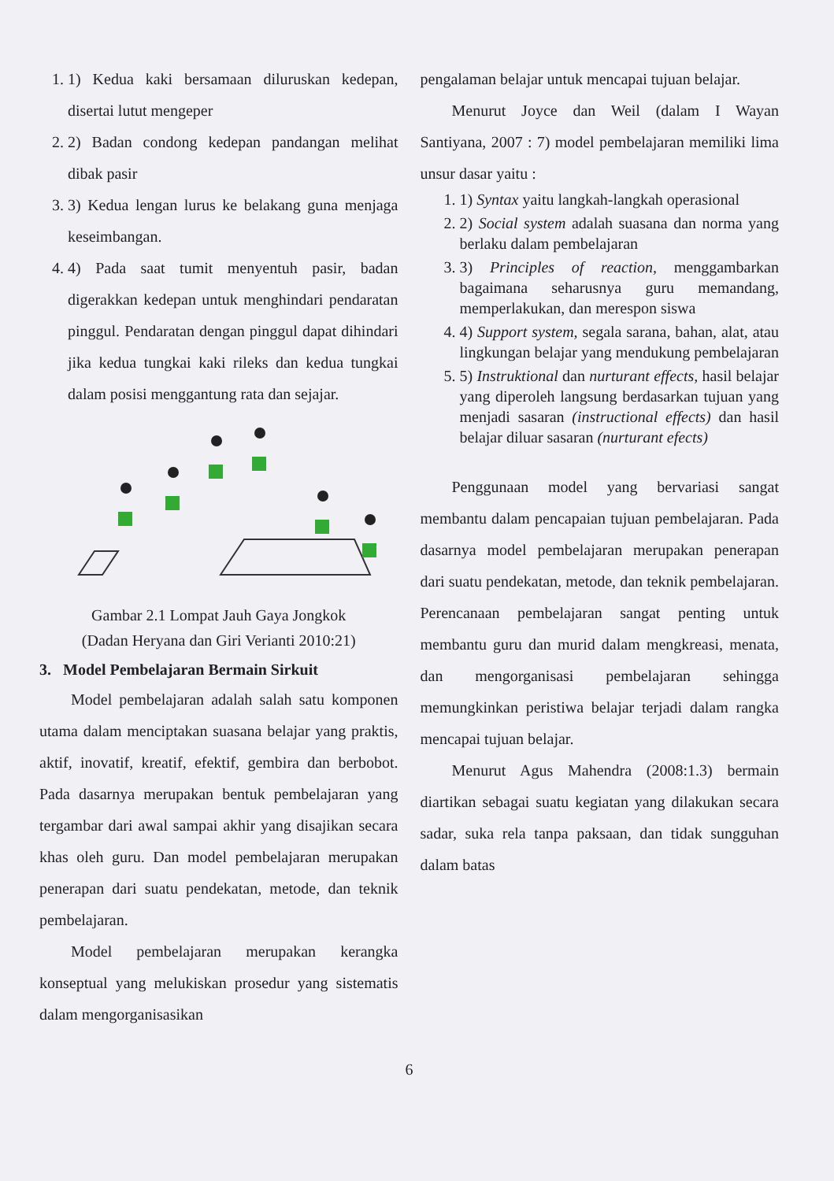1. 1) Kedua kaki bersamaan diluruskan kedepan, disertai lutut mengeper
2. 2) Badan condong kedepan pandangan melihat dibak pasir
3. 3) Kedua lengan lurus ke belakang guna menjaga keseimbangan.
4. 4) Pada saat tumit menyentuh pasir, badan digerakkan kedepan untuk menghindari pendaratan pinggul. Pendaratan dengan pinggul dapat dihindari jika kedua tungkai kaki rileks dan kedua tungkai dalam posisi menggantung rata dan sejajar.
Gambar 2.1 Lompat Jauh Gaya Jongkok
(Dadan Heryana dan Giri Verianti 2010:21)
3. Model Pembelajaran Bermain Sirkuit
Model pembelajaran adalah salah satu komponen utama dalam menciptakan suasana belajar yang praktis, aktif, inovatif, kreatif, efektif, gembira dan berbobot. Pada dasarnya merupakan bentuk pembelajaran yang tergambar dari awal sampai akhir yang disajikan secara khas oleh guru. Dan model pembelajaran merupakan penerapan dari suatu pendekatan, metode, dan teknik pembelajaran.
Model pembelajaran merupakan kerangka konseptual yang melukiskan prosedur yang sistematis dalam mengorganisasikan
pengalaman belajar untuk mencapai tujuan belajar.
Menurut Joyce dan Weil (dalam I Wayan Santiyana, 2007 : 7) model pembelajaran memiliki lima unsur dasar yaitu :
1. 1) Syntax yaitu langkah-langkah operasional
2. 2) Social system adalah suasana dan norma yang berlaku dalam pembelajaran
3. 3) Principles of reaction, menggambarkan bagaimana seharusnya guru memandang, memperlakukan, dan merespon siswa
4. 4) Support system, segala sarana, bahan, alat, atau lingkungan belajar yang mendukung pembelajaran
5. 5) Instruktional dan nurturant effects, hasil belajar yang diperoleh langsung berdasarkan tujuan yang menjadi sasaran (instructional effects) dan hasil belajar diluar sasaran (nurturant efects)
Penggunaan model yang bervariasi sangat membantu dalam pencapaian tujuan pembelajaran. Pada dasarnya model pembelajaran merupakan penerapan dari suatu pendekatan, metode, dan teknik pembelajaran. Perencanaan pembelajaran sangat penting untuk membantu guru dan murid dalam mengkreasi, menata, dan mengorganisasi pembelajaran sehingga memungkinkan peristiwa belajar terjadi dalam rangka mencapai tujuan belajar.
Menurut Agus Mahendra (2008:1.3) bermain diartikan sebagai suatu kegiatan yang dilakukan secara sadar, suka rela tanpa paksaan, dan tidak sungguhan dalam batas
6